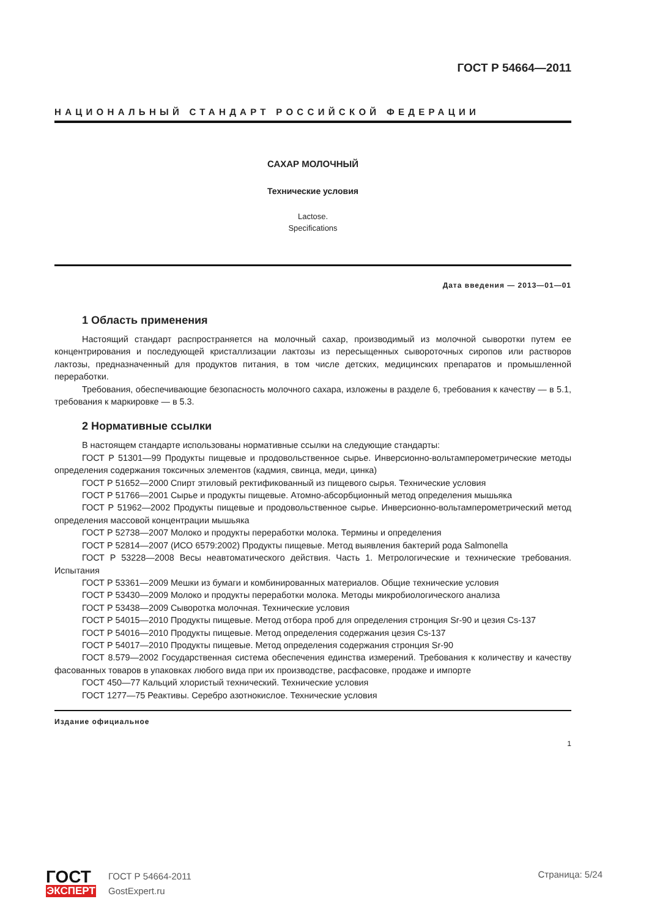ГОСТ Р 54664—2011
НАЦИОНАЛЬНЫЙ СТАНДАРТ РОССИЙСКОЙ ФЕДЕРАЦИИ
САХАР МОЛОЧНЫЙ
Технические условия
Lactose.
Specifications
Дата введения — 2013—01—01
1 Область применения
Настоящий стандарт распространяется на молочный сахар, производимый из молочной сыворотки путем ее концентрирования и последующей кристаллизации лактозы из пересыщенных сывороточных сиропов или растворов лактозы, предназначенный для продуктов питания, в том числе детских, медицинских препаратов и промышленной переработки.
Требования, обеспечивающие безопасность молочного сахара, изложены в разделе 6, требования к качеству — в 5.1, требования к маркировке — в 5.3.
2 Нормативные ссылки
В настоящем стандарте использованы нормативные ссылки на следующие стандарты:
ГОСТ Р 51301—99 Продукты пищевые и продовольственное сырье. Инверсионно-вольтамперометрические методы определения содержания токсичных элементов (кадмия, свинца, меди, цинка)
ГОСТ Р 51652—2000 Спирт этиловый ректификованный из пищевого сырья. Технические условия
ГОСТ Р 51766—2001 Сырье и продукты пищевые. Атомно-абсорбционный метод определения мышьяка
ГОСТ Р 51962—2002 Продукты пищевые и продовольственное сырье. Инверсионно-вольтамперометрический метод определения массовой концентрации мышьяка
ГОСТ Р 52738—2007 Молоко и продукты переработки молока. Термины и определения
ГОСТ Р 52814—2007 (ИСО 6579:2002) Продукты пищевые. Метод выявления бактерий рода Salmonella
ГОСТ Р 53228—2008 Весы неавтоматического действия. Часть 1. Метрологические и технические требования. Испытания
ГОСТ Р 53361—2009 Мешки из бумаги и комбинированных материалов. Общие технические условия
ГОСТ Р 53430—2009 Молоко и продукты переработки молока. Методы микробиологического анализа
ГОСТ Р 53438—2009 Сыворотка молочная. Технические условия
ГОСТ Р 54015—2010 Продукты пищевые. Метод отбора проб для определения стронция Sr-90 и цезия Cs-137
ГОСТ Р 54016—2010 Продукты пищевые. Метод определения содержания цезия Cs-137
ГОСТ Р 54017—2010 Продукты пищевые. Метод определения содержания стронция Sr-90
ГОСТ 8.579—2002 Государственная система обеспечения единства измерений. Требования к количеству и качеству фасованных товаров в упаковках любого вида при их производстве, расфасовке, продаже и импорте
ГОСТ 450—77 Кальций хлористый технический. Технические условия
ГОСТ 1277—75 Реактивы. Серебро азотнокислое. Технические условия
Издание официальное
1
ГОСТ
ЭКСПЕРТ
ГОСТ Р 54664-2011
GostExpert.ru
Страница: 5/24